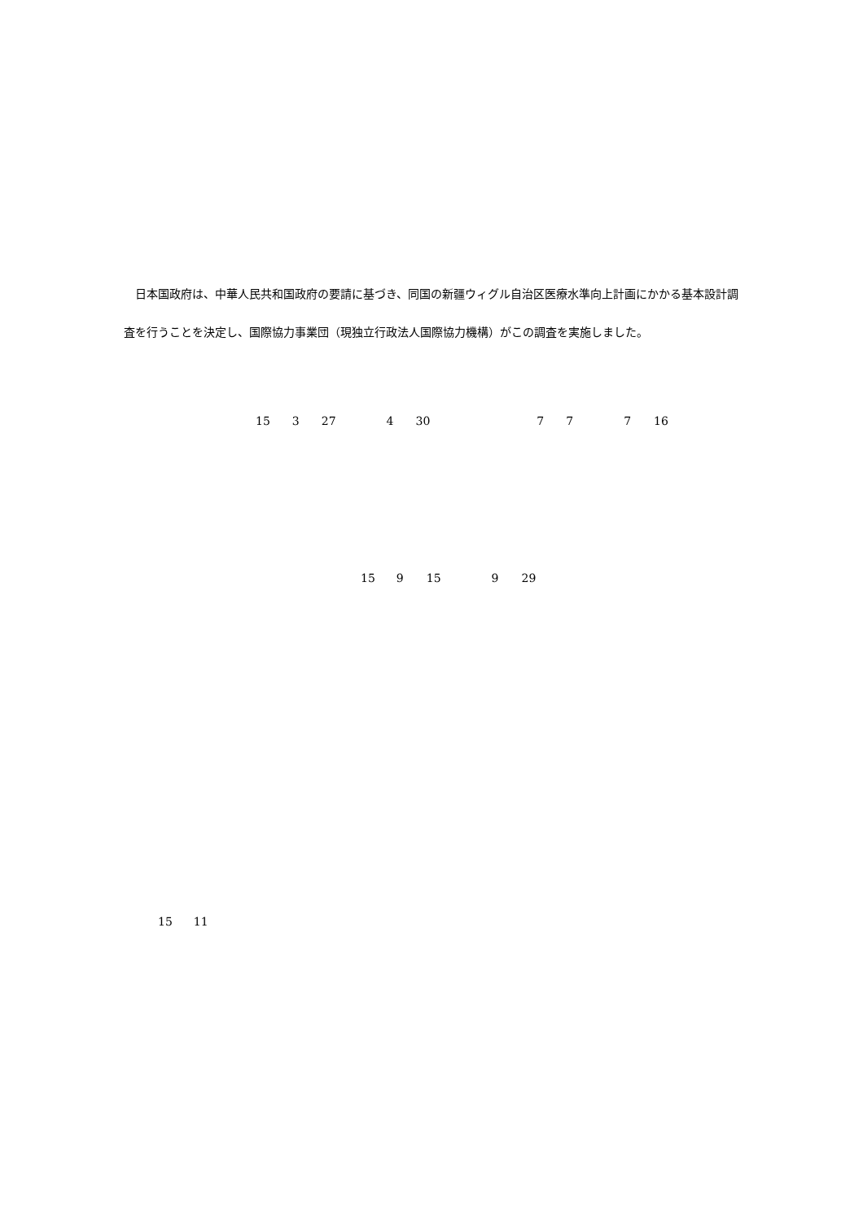日本国政府は、中華人民共和国政府の要請に基づき、同国の新疆ウィグル自治区医療水準向上計画にかかる基本設計調査を行うことを決定し、国際協力事業団（現独立行政法人国際協力機構）がこの調査を実施しました。
15 3 27 4 30 7 7 7 16
15 9 15 9 29
15 11